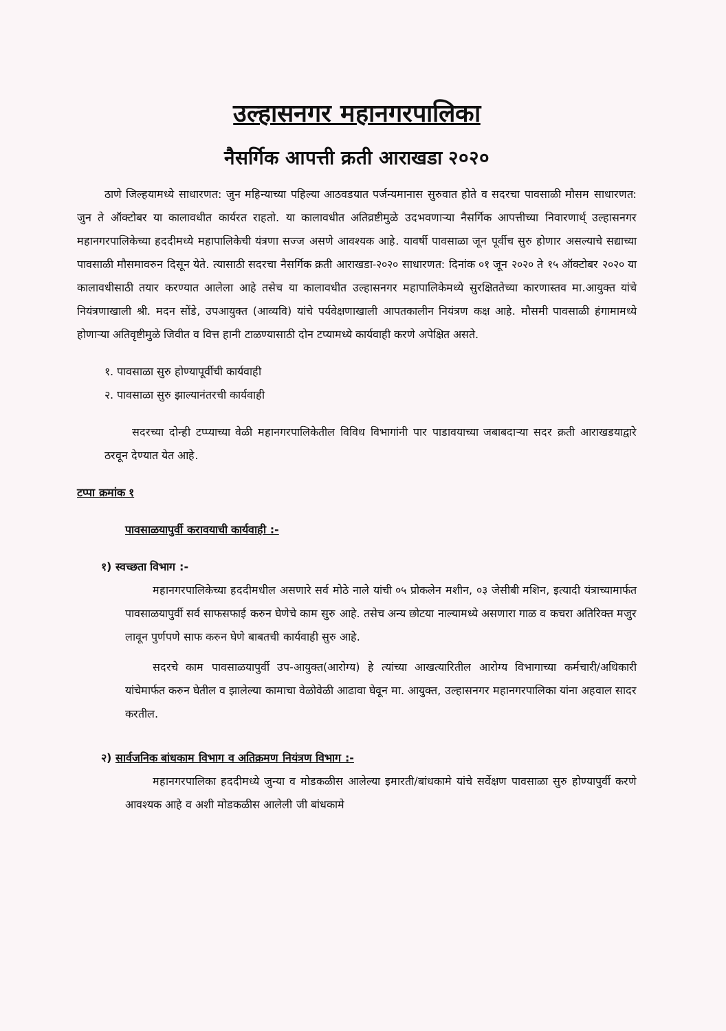उल्हासनगर महानगरपालिका
नैसर्गिक आपत्ती क्रती आराखडा २०२०
ठाणे जिल्हयामध्ये साधारणत: जुन महिन्याच्या पहिल्या आठवडयात पर्जन्यमानास सुरुवात होते व सदरचा पावसाळी मौसम साधारणत: जुन ते ऑक्टोबर या कालावधीत कार्यरत राहतो. या कालावधीत अतिव्रष्टीमुळे उदभवणाऱ्या नैसर्गिक आपत्तीच्या निवारणार्थ् उल्हासनगर महानगरपालिकेच्या हददीमध्ये महापालिकेची यंत्रणा सज्ज असणे आवश्यक आहे. यावर्षी पावसाळा जून पूर्वीच सुरु होणार असल्याचे सद्याच्या पावसाळी मौसमावरुन दिसून येते. त्यासाठी सदरचा नैसर्गिक क्रती आराखडा-२०२० साधारणत: दिनांक ०१ जून २०२० ते १५ ऑक्टोबर २०२० या कालावधीसाठी तयार करण्यात आलेला आहे तसेच या कालावधीत उल्हासनगर महापालिकेमध्ये सुरक्षिततेच्या कारणास्तव मा.आयुक्त यांचे नियंत्रणाखाली श्री. मदन सोंडे, उपआयुक्त (आव्यवि) यांचे पर्यवेक्षणाखाली आपतकालीन नियंत्रण कक्ष आहे. मौसमी पावसाळी हंगामामध्ये होणाऱ्या अतिवृष्टीमुळे जिवीत व वित्त हानी टाळण्यासाठी दोन टप्यामध्ये कार्यवाही करणे अपेक्षित असते.
१. पावसाळा सुरु होण्यापूर्वीची कार्यवाही
२. पावसाळा सुरु झाल्यानंतरची कार्यवाही
सदरच्या दोन्ही टप्प्याच्या वेळी महानगरपालिकेतील विविध विभागांनी पार पाडावयाच्या जबाबदाऱ्या सदर क्रती आराखडयाद्वारे ठरवून देण्यात येत आहे.
टप्पा क्रमांक १
पावसाळयापुर्वी करावयाची कार्यवाही :-
१) स्वच्छता विभाग :-
महानगरपालिकेच्या हददीमधील असणारे सर्व मोठे नाले यांची ०५ प्रोकलेन मशीन, ०३ जेसीबी मशिन, इत्यादी यंत्राच्यामार्फत पावसाळयापुर्वी सर्व साफसफाई करुन घेणेचे काम सुरु आहे. तसेच अन्य छोटया नाल्यामध्ये असणारा गाळ व कचरा अतिरिक्त मजुर लावून पुर्णपणे साफ करुन घेणे बाबतची कार्यवाही सुरु आहे.
सदरचे काम पावसाळयापुर्वी उप-आयुक्त(आरोग्य) हे त्यांच्या आखत्यारितील आरोग्य विभागाच्या कर्मचारी/अधिकारी यांचेमार्फत करुन घेतील व झालेल्या कामाचा वेळोवेळी आढावा घेवून मा. आयुक्त, उल्हासनगर महानगरपालिका यांना अहवाल सादर करतील.
२) सार्वजनिक बांधकाम विभाग व अतिक्रमण नियंत्रण विभाग :-
महानगरपालिका हददीमध्ये जुन्या व मोडकळीस आलेल्या इमारती/बांधकामे यांचे सर्वेक्षण पावसाळा सुरु होण्यापुर्वी करणे आवश्यक आहे व अशी मोडकळीस आलेली जी बांधकामे